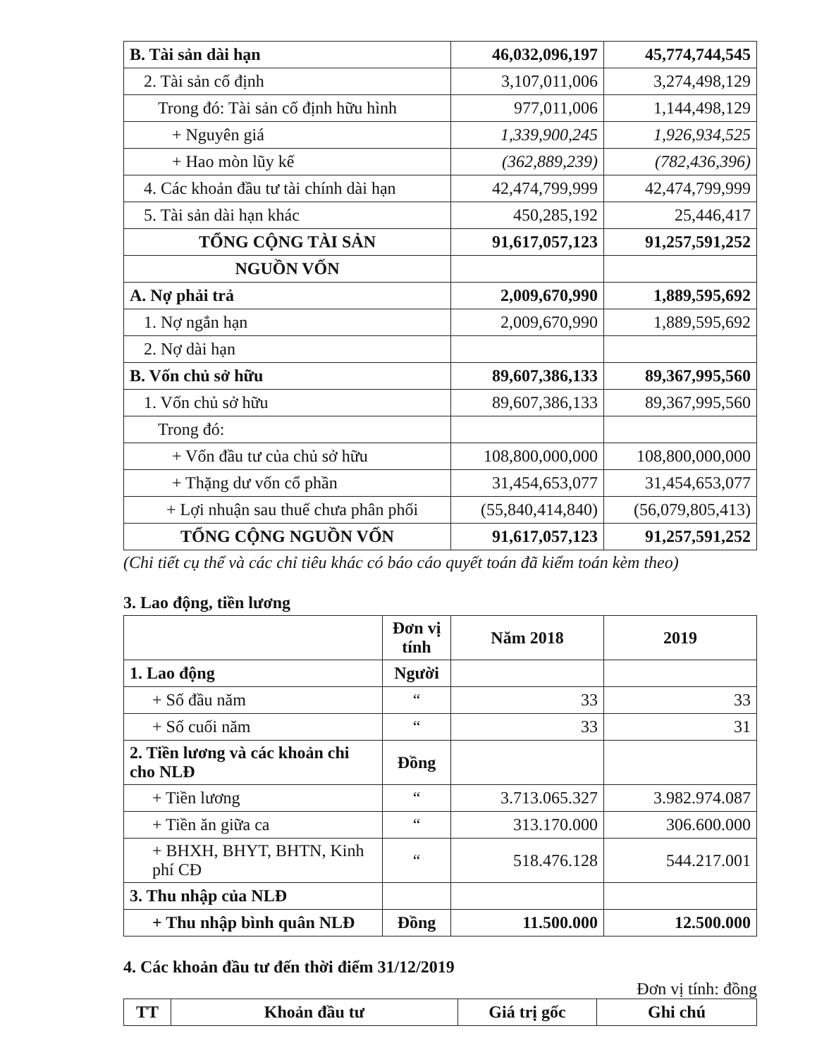| B. Tài sản dài hạn | 46,032,096,197 | 45,774,744,545 |
| 2. Tài sản cố định | 3,107,011,006 | 3,274,498,129 |
| Trong đó: Tài sản cố định hữu hình | 977,011,006 | 1,144,498,129 |
| + Nguyên giá | 1,339,900,245 | 1,926,934,525 |
| + Hao mòn lũy kế | (362,889,239) | (782,436,396) |
| 4. Các khoản đầu tư tài chính dài hạn | 42,474,799,999 | 42,474,799,999 |
| 5. Tài sản dài hạn khác | 450,285,192 | 25,446,417 |
| TỔNG CỘNG TÀI SẢN | 91,617,057,123 | 91,257,591,252 |
| NGUỒN VỐN | | |
| A. Nợ phải trả | 2,009,670,990 | 1,889,595,692 |
| 1. Nợ ngắn hạn | 2,009,670,990 | 1,889,595,692 |
| 2. Nợ dài hạn | | |
| B. Vốn chủ sở hữu | 89,607,386,133 | 89,367,995,560 |
| 1. Vốn chủ sở hữu | 89,607,386,133 | 89,367,995,560 |
| Trong đó: | | |
| + Vốn đầu tư của chủ sở hữu | 108,800,000,000 | 108,800,000,000 |
| + Thặng dư vốn cổ phần | 31,454,653,077 | 31,454,653,077 |
| + Lợi nhuận sau thuế chưa phân phối | (55,840,414,840) | (56,079,805,413) |
| TỔNG CỘNG NGUỒN VỐN | 91,617,057,123 | 91,257,591,252 |
(Chi tiết cụ thể và các chỉ tiêu khác có báo cáo quyết toán đã kiểm toán kèm theo)
3. Lao động, tiền lương
| | Đơn vị tính | Năm 2018 | 2019 |
| --- | --- | --- | --- |
| 1. Lao động | Người | | |
| + Số đầu năm | “ | 33 | 33 |
| + Số cuối năm | “ | 33 | 31 |
| 2. Tiền lương và các khoản chi cho NLĐ | Đồng | | |
| + Tiền lương | “ | 3.713.065.327 | 3.982.974.087 |
| + Tiền ăn giữa ca | “ | 313.170.000 | 306.600.000 |
| + BHXH, BHYT, BHTN, Kinh phí CĐ | “ | 518.476.128 | 544.217.001 |
| 3. Thu nhập của NLĐ | | | |
| + Thu nhập bình quân NLĐ | Đồng | 11.500.000 | 12.500.000 |
4. Các khoản đầu tư đến thời điểm 31/12/2019
Đơn vị tính: đồng
| TT | Khoản đầu tư | Giá trị gốc | Ghi chú |
| --- | --- | --- | --- |